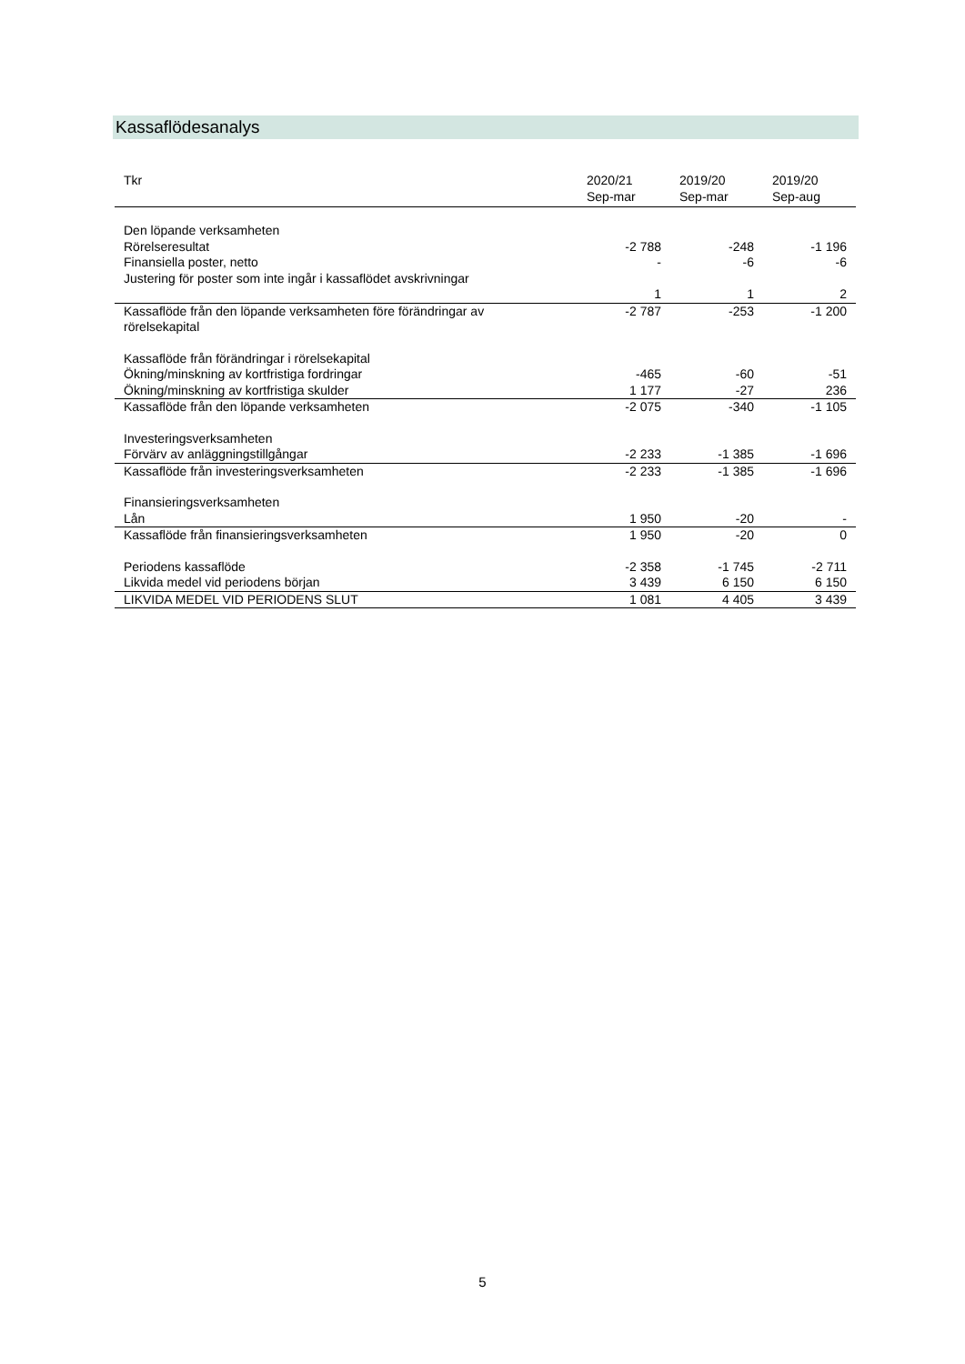Kassaflödesanalys
| Tkr | 2020/21 Sep-mar | 2019/20 Sep-mar | 2019/20 Sep-aug |
| --- | --- | --- | --- |
| Den löpande verksamheten | | | |
| Rörelseresultat | -2 788 | -248 | -1 196 |
| Finansiella poster, netto | - | -6 | -6 |
| Justering för poster som inte ingår i kassaflödet avskrivningar | | | |
| | 1 | 1 | 2 |
| Kassaflöde från den löpande verksamheten före förändringar av rörelsekapital | -2 787 | -253 | -1 200 |
| Kassaflöde från förändringar i rörelsekapital | | | |
| Ökning/minskning av kortfristiga fordringar | -465 | -60 | -51 |
| Ökning/minskning av kortfristiga skulder | 1 177 | -27 | 236 |
| Kassaflöde från den löpande verksamheten | -2 075 | -340 | -1 105 |
| Investeringsverksamheten | | | |
| Förvärv av anläggningstillgångar | -2 233 | -1 385 | -1 696 |
| Kassaflöde från investeringsverksamheten | -2 233 | -1 385 | -1 696 |
| Finansieringsverksamheten | | | |
| Lån | 1 950 | -20 | - |
| Kassaflöde från finansieringsverksamheten | 1 950 | -20 | 0 |
| Periodens kassaflöde | -2 358 | -1 745 | -2 711 |
| Likvida medel vid periodens början | 3 439 | 6 150 | 6 150 |
| LIKVIDA MEDEL VID PERIODENS SLUT | 1 081 | 4 405 | 3 439 |
5